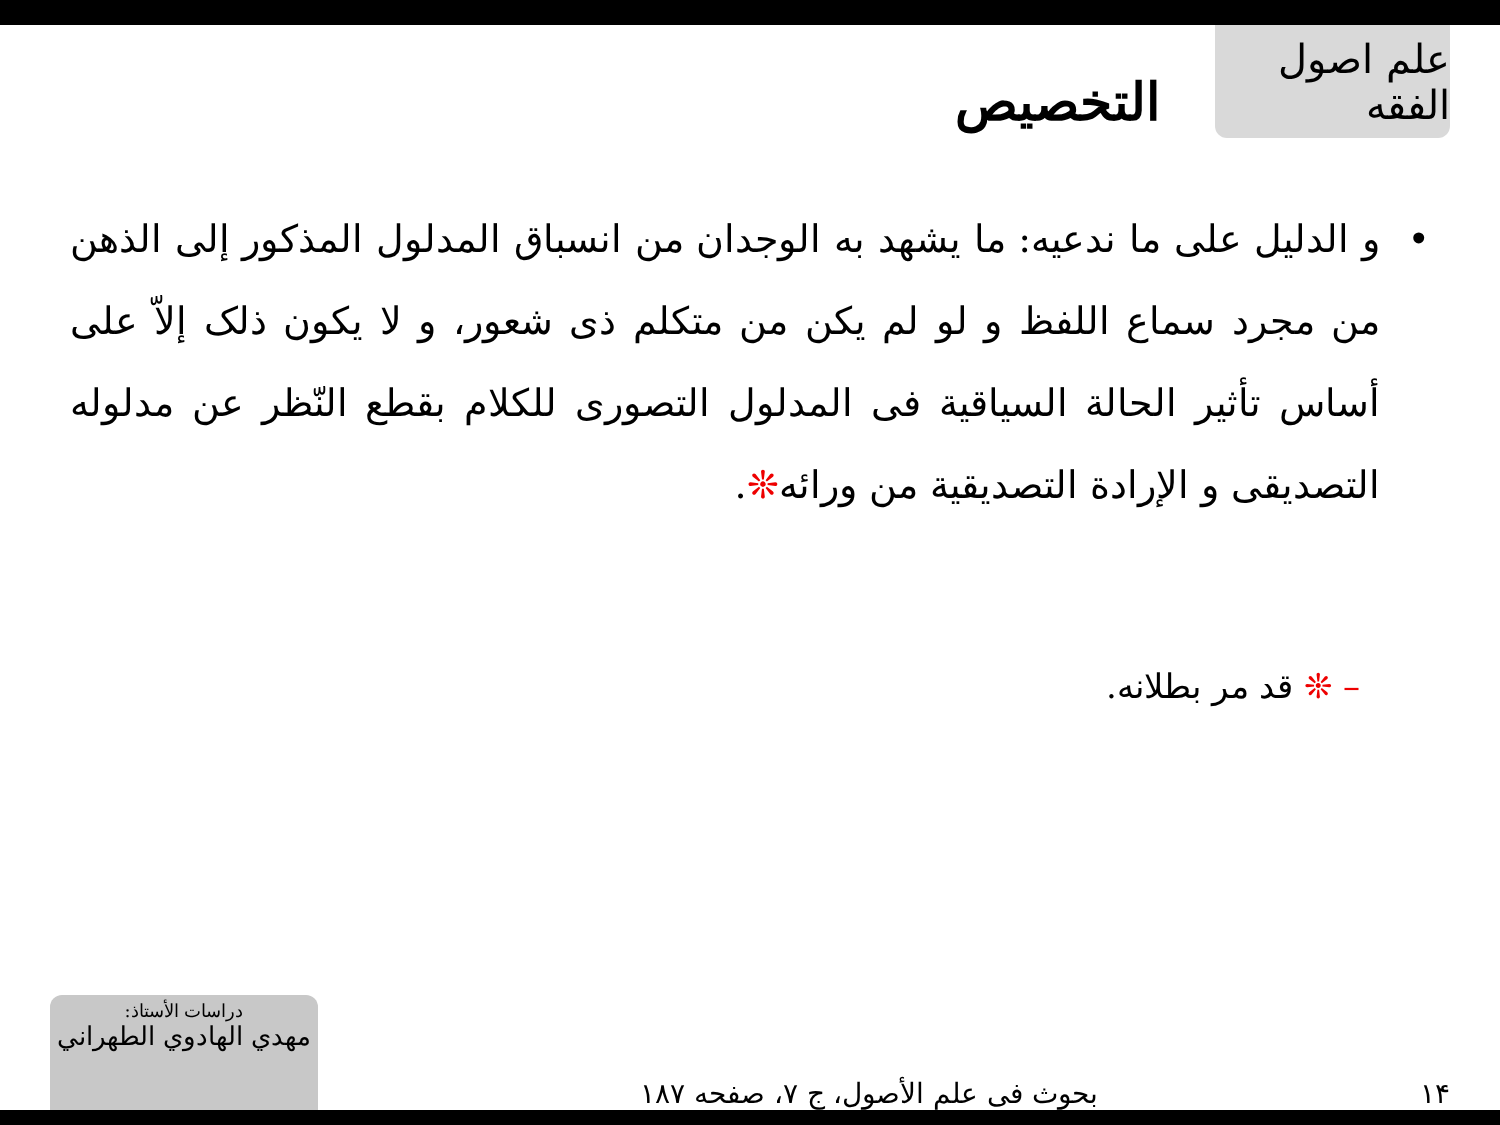علم اصول الفقه
التخصيص
• و الدليل على ما ندعيه: ما يشهد به الوجدان من انسباق المدلول المذكور إلى الذهن من مجرد سماع اللفظ و لو لم يكن من متكلم ذى شعور، و لا يكون ذلک إلاّ على أساس تأثير الحالة السياقية فى المدلول التصورى للكلام بقطع النّظر عن مدلوله التصديقى و الإرادة التصديقية من ورائه❊.
– ❊ قد مر بطلانه.
١۴
بحوث فى علم الأصول، ج ٧، صفحه ١٨٧
دراسات الأستاذ:
مهدي الهادوي الطهراني